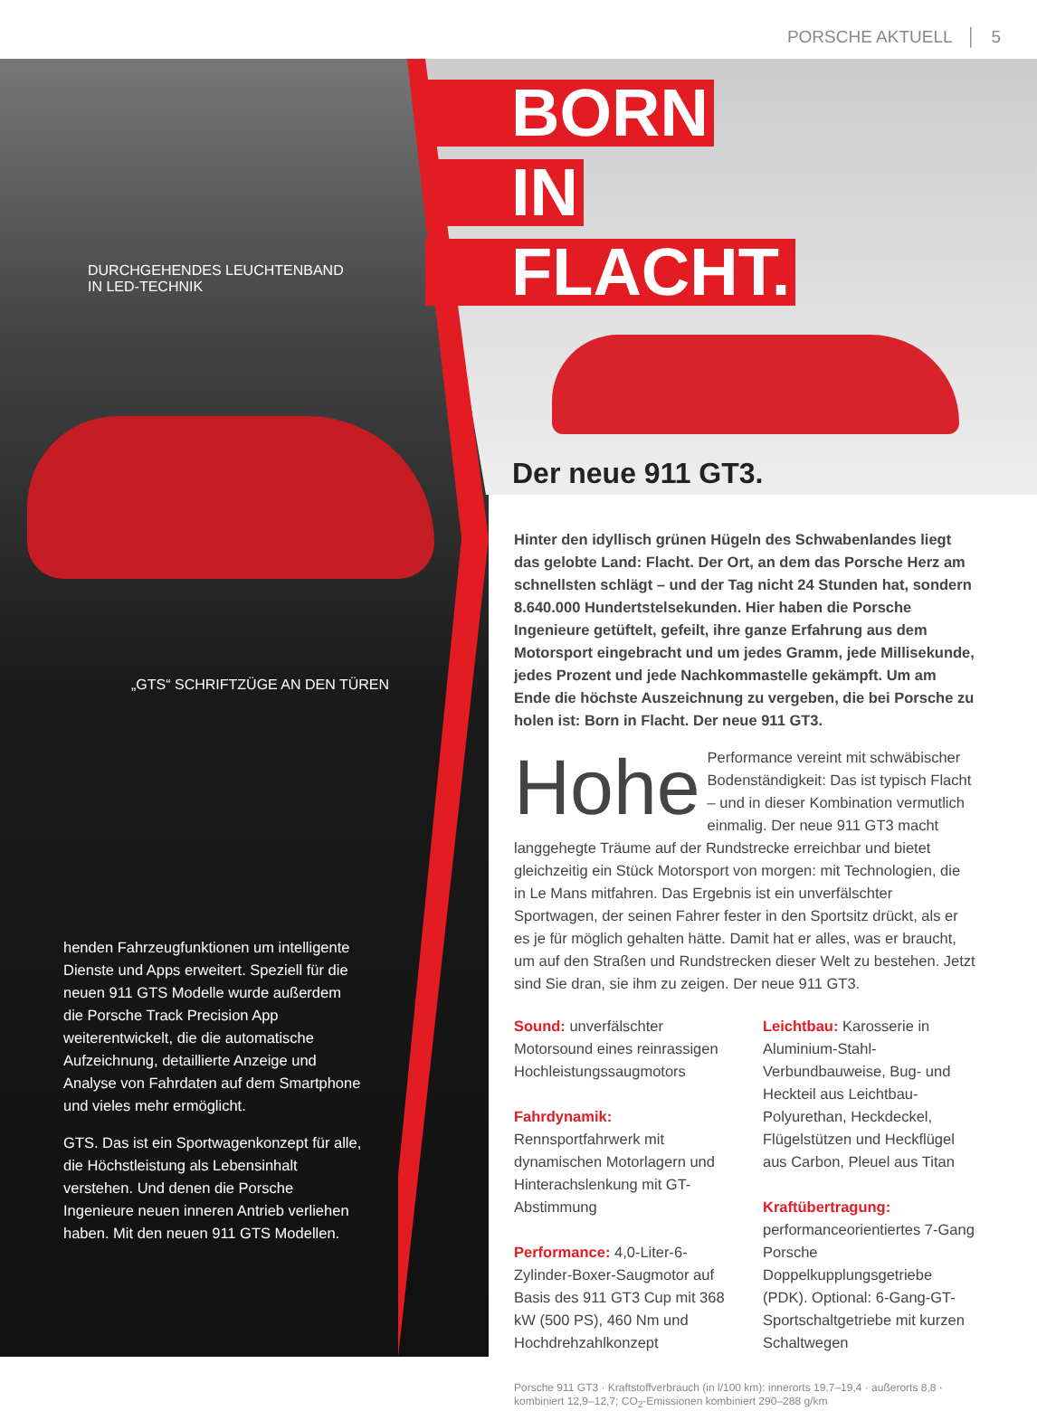PORSCHE AKTUELL │ 5
DURCHGEHENDES LEUCHTENBAND
IN LED-TECHNIK
„GTS“ SCHRIFTZÜGE AN DEN TÜREN
BORN
IN
FLACHT.
Der neue 911 GT3.
Hinter den idyllisch grünen Hügeln des Schwabenlandes liegt das gelobte Land: Flacht. Der Ort, an dem das Porsche Herz am schnellsten schlägt – und der Tag nicht 24 Stunden hat, sondern 8.640.000 Hundertstelsekunden. Hier haben die Porsche Ingenieure getüftelt, gefeilt, ihre ganze Erfahrung aus dem Motorsport eingebracht und um jedes Gramm, jede Millisekunde, jedes Prozent und jede Nachkommastelle gekämpft. Um am Ende die höchste Auszeichnung zu vergeben, die bei Porsche zu holen ist: Born in Flacht. Der neue 911 GT3.
Hohe Performance vereint mit schwäbischer Bodenständigkeit: Das ist typisch Flacht – und in dieser Kombination vermutlich einmalig. Der neue 911 GT3 macht langgehegte Träume auf der Rundstrecke erreichbar und bietet gleichzeitig ein Stück Motorsport von morgen: mit Technologien, die in Le Mans mitfahren. Das Ergebnis ist ein unverfälschter Sportwagen, der seinen Fahrer fester in den Sportsitz drückt, als er es je für möglich gehalten hätte. Damit hat er alles, was er braucht, um auf den Straßen und Rundstrecken dieser Welt zu bestehen. Jetzt sind Sie dran, sie ihm zu zeigen. Der neue 911 GT3.
Sound: unverfälschter Motorsound eines reinrassigen Hochleistungssaugmotors
Fahrdynamik: Rennsportfahrwerk mit dynamischen Motorlagern und Hinterachslenkung mit GT-Abstimmung
Performance: 4,0-Liter-6-Zylinder-Boxer-Saugmotor auf Basis des 911 GT3 Cup mit 368 kW (500 PS), 460 Nm und Hochdrehzahlkonzept
Leichtbau: Karosserie in Aluminium-Stahl-Verbundbauweise, Bug- und Heckteil aus Leichtbau-Polyurethan, Heckdeckel, Flügelstützen und Heckflügel aus Carbon, Pleuel aus Titan
Kraftübertragung: performanceorientiertes 7-Gang Porsche Doppelkupplungsgetriebe (PDK). Optional: 6-Gang-GT-Sportschaltgetriebe mit kurzen Schaltwegen
Porsche 911 GT3 · Kraftstoffverbrauch (in l/100 km): innerorts 19,7–19,4 · außerorts 8,8 · kombiniert 12,9–12,7; CO<sub>2</sub>-Emissionen kombiniert 290–288 g/km
henden Fahrzeugfunktionen um intelligente Dienste und Apps erweitert. Speziell für die neuen 911 GTS Modelle wurde außerdem die Porsche Track Precision App weiterentwickelt, die die automatische Aufzeichnung, detaillierte Anzeige und Analyse von Fahrdaten auf dem Smartphone und vieles mehr ermöglicht.
GTS. Das ist ein Sportwagenkonzept für alle, die Höchstleistung als Lebensinhalt verstehen. Und denen die Porsche Ingenieure neuen inneren Antrieb verliehen haben. Mit den neuen 911 GTS Modellen.